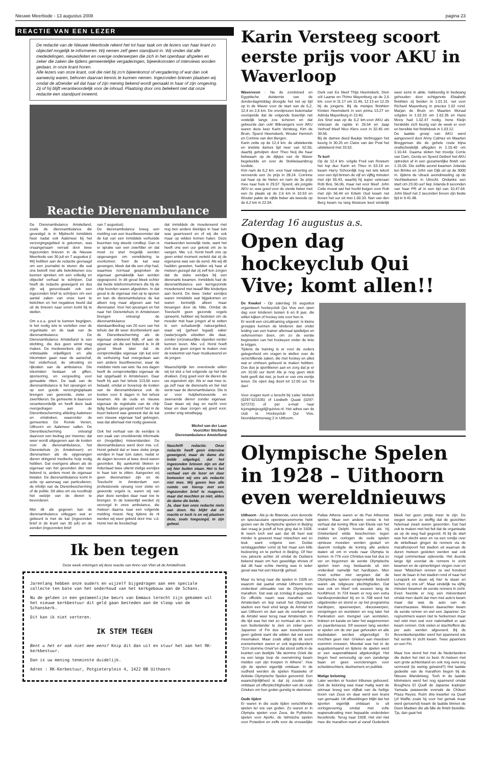Nieuwe Meerbode - 13 augustus 2008 pagina 23
REACTIE VAN EEN LEZER
De redactie van de Nieuwe Meerbode rekent het tot haar taak om de lezers van haar krant zo objectief mogelijk te informeren. Wij nemen zelf geen standpunt in. Wij vinden dat alle mededelingen, nieuwsfeiten en overige onderwerpen die zich in het openbaar afspelen en zeker die zaken die tijdens gemeentelijke vergaderingen, bijeenkomsten of interviews worden gedaan, in onze krant horen.
Alle lezers van onze krant, ook die niet bij zo'n bijeenkomst of vergadering of wat dan ook aanwezig waren, behoren daarvan kennis te kunnen nemen. Ingezonden brieven plaatsen wij omdat de afzender wil dat haar of zijn mening bekend wordt gemaakt in haar of zijn omgeving. Zij of hij blijft verantwoordelijk voor de inhoud. Plaatsing door ons betekent niet dat onze redactie een standpunt inneemt.
Reactie Dierenambulance
De Dierenambulance Amstelland, zoals de dierenambulance die gevestigd is in Mijdrecht inmiddels heet nadat ook Aalsmeer bij het verzorgingsgebied is gekomen, was onaangenaam verrast door twee ingezonden brieven in de Nieuwe Meerbode van 30 juli en 7 augustus jl. Wij hebben aan de redactie gevraagd om een journalist te sturen die wat ons betreft met alle betrokkenen zou kunnen spreken om een volledig en objectief verhaal te schrijven. Dat heeft de redactie geweigerd en dus zijn wij genoodzaakt ook een ingezonden brief te schrijven om een aantal zaken van onze kant te belichten en het negatieve beeld dat uit de brieven naar voren komt bij te stellen.
Om e.e.a. goed te kunnen begrijpen, is het nodig iets te vertellen over de organisatie en de taak van de dierenambulance. De Dierenambulance Amstelland is een stichting, die dus geen winst mag maken. De medewerkers zijn allen onbetaalde vrijwilligers en alle inkomsten gaan naar de aanschaf, het onderhoud, de uitrusting en rijkosten van de ambulance. Die inkomsten bestaan uit giften, sponsoring, en vergoeding voor gemaakte ritten. De taak van de dierenambulance is het opvangen en op een goede verzorgingsplaats brengen van gewonde, zieke en zwerfdieren. De gemeente is daarvoor verantwoordelijk en heeft deze taak overgedragen aan de Dierenbescherming afdeling Aalsmeer en omstreken, waaronder de gemeentes De Ronde Venen, Uithoorn en Aalsmeer vallen. De Dierenbescherming ontvangt daarvoor een bedrag per inwoner, dat weer wordt uitgegeven aan de kosten voor de dierenambulance, het Dierentehuis (in Amstelveen) en dierenartsen als de opgevangen dieren dringend medische hulp nodig hebben. Dat overigens alleen als de eigenaar van het gevonden dier niet bekend is, anders moet de eigenaar betalen. De dierenambulance komt in actie op aanvraag van particulieren, de infolijn van de Dierenbescherming of de politie. Dit alles om via noodhulp het welzijn van de dieren te bevorderen.
Met dit als gegeven kan de dierenambulance uitleggen wat er gebeurd is met de kat (ingezonden brief in de krant van 30 juli) en de eenden (ingezonden brief
van 7 augustus).
De dierenambulance kreeg een melding van een buurtbewoonster dat de kat van een inmiddels verhuisde buurman nog steeds rondliep. Dan is er sprake van een zwerfdier en dat moet zo snel mogelijk worden opgevangen om verwildering te voorkomen. Toen de kat was gevangen, bleek dat die een chip had, waarmee normaal gesproken de eigenaar gemakkelijk kan worden opgespoord. In dit geval bleek echter dat beide telefoonnummers die bij de chip hoorden waren afgesloten. In dat geval is de eigenaar niet op te sporen en kan de dierenambulance de kat alleen nog maar afgeven aan het dierenasiel. Voor het opvangen en het naar het Dierentehuis in Amstelveen brengen ontvangt de dierenambulance het standaardbedrag van 20 euro van het tehuis dat dit weer doorberekent aan de Dierenbescherming als de eigenaar onbekend blijft, of aan de eigenaar als die wel bekend is. In dit geval bleek later dat de oorspronkelijke eigenaar zijn kat vóór de verhuizing had overgedaan aan een andere buurtbewoner, waar de meldster niets van wist. Na zes dagen heeft de oorspronkelijke eigenaar de kat opgehaald in Amstelveen. Daar heeft hij aan het tehuis 113,50 euro betaald, omdat er bovenop de kosten van de dierenambulance ook de kosten voor 6 dagen in het tehuis kwamen. Als de oude en nieuwe eigenaar de registratie van de chip tijdig hadden geregeld en/of het in de buurt bekend was geweest dat de kat een nieuwe eigenaar had gekregen, was dat allemaal niet nodig geweest.
Ook het verhaal van de eendjes is een zaak van onvoldoende informatie en (mogelijke) misverstanden. De dierenambulance werd door mw. v.d. Horst gebeld dat er twee zieke jonge eendjes in haar tuin zaten, nadat er de dagen tevoren al twee dood waren gevonden. Bij aankomst bleken er inderdaad twee uiterst zielige eendjes in haar tuin te zitten. Aangezien wij geen dierenartsen zijn en de Toevlucht in Amsterdam een professionele opvang voor zieke en gewonde vogels is, waren wij van plan deze eendjes daar naar toe te brengen. In de tussentijd werden zij verzorgd in onze ambulance, die meteen daarna naar een volgende melding moest. Nog tijdens de rit werden wij weer gebeld door mw. v.d. Horst met de boodschap
dat inmiddels de moedereend met nog tien andere kleintjes in haar tuin was gearriveerd en of wij die ook maar op wilden komen halen. Deze mankeerden kennelijk niets, want het heeft ons een uur gekost om ze te vangen. Mw. v.d. Horst heeft ons op geen enkel moment verteld dat zij de eigenares was van de eend. Als wij dit hadden geweten, hadden wij haar al meteen gezegd dat zij zelf kon zorgen dat de zieke eendjes bij een dierenarts kwamen. Inmiddels had de dierenambulance een kerngezonde moedereend met twaalf fitte kindertjes aan boord. De twee 'zieke' eendjes waren inmiddels wat bijgekomen en waren kennelijk alleen maar bevangen door de hitte. Omdat de Toevlucht geen gezonde vogels opneemt, hebben wij besloten om de moeder met haar jongen af te zetten in een schaduwrijk natuurgebied, waar wij (geheel legaal) vaker (water)vogels uitzetten die daar, zonder (on)natuurlijke vijanden verder kunnen leven. Mw. v.d. Horst hoeft zich dus geen zorgen te maken over de toekomst van haar muskuseend en de jongen.
Waarschijnlijk ten overvloede willen wij tot slot u het volgende op het hart drukken. Zorg goed voor de dieren die uw eigendom zijn. Als er wat mee is, ga zelf naar de dierenarts en bel niet eerst naar de dierenambulance. Die is er voor hulpbehoevende en zwervende dieren zonder eigenaar. Daar staan wij dag en nacht voor klaar en daar zorgen wij goed voor, zonder enig winstbejag.
Michel van der Laan
Voorzitter Stichting Dierenambulance Amstelland
Naschrift redactie: Onze redactie heeft geen interview geweigerd, maar de dame die belde uitgelegd, dat het ingezonden brieven zijn en dat wij hier buiten staan. Het is het verhaal van de lezer en daar bemoeien wij ons als redactie niet mee. Wij gaven hen alle ruimte om hierop met een ingezonden brief te reageren, maar dat mochten ze niet, aldus de dame die belde.
Ja, daar kan onze redactie niets aan doen. Nu blijkt dat de reactie er toch is en wij plaatsen deze, zoals toegezegd, in zijn geheel.
Ik ben tegen
Deze week ontvingen wij deze reactie van Anno van Vliet uit de Amstelhoek.
Jarenlang hebben onze ouders en wijzelf bijgedragen aan een speciale collecte ten bate van het onderhoud van het kerkgebouw aan de Schans.
Nu de gelden in een gezamenlijke beurs van Emmaus terecht zijn gekomen wil het nieuwe kerkbestuur dit geld gaan besteden aan de sloop van de Schanskerk.
Dit kan ik niet verteren.
IK STEM TEGEN
Bent u het er ook niet mee eens? Knip dit dan uit en stuur het aan het RK- kerkbestuur.
Dan is uw mening tenminste duidelijk.
Adres : RK-Kerbestuur, Potgieterplein 4, 1422 BB Uithoorn
Karin Versteeg scoort eerste prijs voor AKU in Waverloop
Waverveen - Na de zondvloed en Egyptische duisternis van de donderdagmiddag droogde het net op tijd op in de Waver voor de start van de 6,2, 12,4 en 2,6 km. De onvolprezen buienradar voorspelde dat de volgende buienlijn net oostelijk langs zou scheren en dat gebeurde dan ook! Blikvangers voor AKU waren deze keer Karin Versteeg, Kim de Bruin, Sjoerd Heemskerk, Wouter Heinrich en Corinne van den Bergen.
Karin zette op de 12,4 km. de uitstekende en snelste dames tijd neer van 52.55, daarbij geholpen door Theo Noij die haar bekwaam op de dijkjes van de Waver begeleidde en over de Stokkelaarsbrug loodste.
Kim nam de 6,2 km. voor haar rekening en veroverde een 2e prijs in 28.24. Corrinne zat haar op de hielen en nam de 3e prijs mee naar huis in 29,57. Sjoerd, als jongste AKU er, was goed voor de vierde beker met een 2e plaats op de 2,6 km in 10.53 en Wouter pakte de vijfde beker als tweede op de 6,2 km in 22.04.
Derk van Ee bleef Thijs Heemskerk, Dion v/d Laarse en Thimo Mayenburg op de 2,6 km. voor in 11.17 om 11.46, 12.13 en 12.25 bij de jongens. Bij de meisjes finishten Kirsten Heemskerk in een prima 13.27 en Adinda Mayenburg in 13.40.
Jos Snel was op de 6,2 km.voor AKU als veteraan de rapste in 26.54 en Jaap Verhoef bleef Nico Klerx voor in 32.45 om 39.56.
Bij de dames deed Baukje Verbruggen het keurig in 30.25 en Claire van der Post het uitstekend met 33.52.
Te kort
Op de 12,4 km. volgde Fred van Rossum het top duo Karin en Theo in 53.19 en kwam Harry Schoordijk nog net iets tekort voor een tijd binnen de vijf en vijftig minuten met zijn 55.43, waarbij hij super veteraan Rob Bos, 56.06, maar net voor bleef. John Celie moest wel het hoofd buigen voor Rob met zijn 56.44 en Edwin Oud kwam net boven het uur uit met 1.00.33. Nan van den Berg kwam na lang blessure leed eindelijk weer eens in aktie. Vakkundig in bedwang gehouden door echtgenote Elisabeth finishten zij beiden in 1.01.31. net voor Richard Mayenburg in precies 1.02 rond. Marjan de Bruin en Maarten Moraal volgden in 1.02.33 om 1.02.35 en Hans Mooy had 1.02.47 nodig. Irene Kleijn herstelde zich keurig van de week er voor en bereikte het finishdoek in 1.03.12.
De laatste groep van AKU werd aangevoerd door Anny Calmez en Maarten Breggeman die de gehele route bijna onafscheidelijk aflegden in 1.10.40 om 1.10.44. Daarna sloten het triootje Corrie van Dam, Gerda en Sjoerd Deibert het AKU optreden af in een gezamenlijke finish van 1.15.05. Die zelfde avond kwamen Jolanda ten Brinke en John van Dijk uit op de 3000 m. tijdens de Utrack avondmeeting op de Vechtsebanen in Utrecht. Ondanks een start om 23.00 uur! liep Jolanda 8 seconden van haar PR af in een tijd van 10.47.64. John bleef net 2 seconden boven zijn beste tijd in 9.41.48.
Zaterdag 16 augustus a.s.
Open dag hockeyclub Qui Vive; komt allen!!
De Kwakel - Op zaterdag 16 augustus organiseert hockeyclub Qui Vive een open dag voor kinderen tussen 6 en 8 jaar, die willen kijken of hockey iets voor hen is.
Er wordt een circuittraining uitgezet: in kleine groepjes kunnen de kinderen dan onder leiding van een trainer allemaal spelletjes en oefenvormen doen, om zo de eerste beginselen van het hockeyen onder de knie te krijgen.
Tijdens de training is er voor de ouders gelegenheid om vragen te stellen over de verschillende zaken, die met hockey en alles wat er omheen gebeurd te maken hebben. Doe dus je sportkleren aan en zorg dat je er om 10.00 uur bent! Als je nog geen stick hebt geeft dat niet, je kunt er van ons eentje lenen. De open dag duurt tot 12.00 uur. Tot dan!
Voor vragen kunt u terecht bij Lieke Verkerk (0297-521535) of Liesbeth Quast (0297-527272) of per e-mail naar tcjongstejeugd@quivive.nl. Het adres van de club is: Hockeyclub Qui Vive, Noorddammerweg 2 in Uithoorn.
Olympische Spelen in 1928 – Uithoorn even wereldnieuws
Uithoorn - Als je de flitsende, uren durende en spectaculaire openingsceremonie hebt gezien van de Olympische spelen in Beijing dan vraag je jezelf af hoe ging dat in 1928. Ik neem toch wel aan dat dit heel wat minder is geweest maar misschien wel zo leuk want volgens een Duitse verslaggeefster vond zij het maar een kille bedoening en te perfect in Beijing. Of hier nou jaloezie achter zit omdat de Duitsers bekend staan om hun geweldige shows of dat dit haar echte mening was in ieder geval was het een kleurrijk geheel.
Maar nu terug naar die spelen in 1928 en waarom dat jaartal omdat Uithoorn toen onderdeel uitmaakte van de Olympische marathon. Dat was op zondag 8 augustus. De officiële naam was marathon van Amsterdam en liep vanuit het Olympisch stadion een heel eind langs de Amstel tot aan Uithoorn en dan aan de overkant van de Amstel weer terug naar Amsterdam. In die tijd was het niet zo normaal als nu om een buitenlander te zien en zeker geen Japanner of Fin dus aan toeschouwers geen gebrek want die wilden dat wel eens meemaken. Maar zoals altijd bij dit soort evenementen waren er ook tegenstanders "Zo'n stomme Griek"en dat stond zelfs in de kranten van destijds "die stomme Griek die na een lange loop de overwinning kwam melden van zijn troepen in Athene". Hoe zijn de spelen eigenlijk ontstaan. In de oudheid werden de spelen Klassieke of Antieke Olympische Spelen genoemd. Een waarschijnlijkheid is dat zij zouden zijn ontstaan uit offerplechtigheden van de oude Grieken om hun goden gunstig te stemmen.
Oude tijden
Er waren in die oude tijden verschillende spelen ter ere van goden. Zo waren er in Olympia spelen voor Zeus, de Pythische spelen voor Apollo, de Istmische spelen voor Poseidon en zelfs voor de vrouwelijke Pallas Athene waren er de Pan Atheense spelen. Maar een andere versie is het verhaal dat koning Ifitos van Elesis van het orakel te Delphi hoorde dat als hij Griekenland wilde beschermen tegen ziektes en oorlogen de oude spelen opnieuw moesten worden gestart en daarom nodigde de koning alle andere staten uit om in vrede naar Olympia te komen. In 776 voor Christus was het dus zo ver en begonnen de eerste Olympische spelen toen nog bestaande uit één onderdeel namelijk het hardlopen. Men moet echter niet vergeten dat de Olympische spelen oorspronkelijk bedoeld waren als religieuze plechtigheden. Dat was ook en bleef ook eeuwen lang de hoofdmoot. In 724 kwam er nog een extra hardlooponderdeel bij en in 708 werd het uitgebreider en stond er op het programma hardlopen, speerwerpen, discuswerpen, verspringen en worstelen en nog later het Pankration een mengsel van worstelen, boksen en karate en later het wagenrennen en paardenraces. Elf eeuwen lang werden er spelen om de vier jaar gehouden en alle stadsstaten werden uitgenodigd. Er mochten geen niet- Grieken aan meedoen evenmin vrouwen. Meestal was het in de augustusmaand en tijdens de spelen werd er een wapenstilstand afgekondigd. Het begon heel eenvoudig op een zanderige baan en geen voorzieningen voor scheidsrechters, deelnemers en publiek.
Matige beloning
Later werden er houten tribunes gebouwd. Ook de beloning was maar matig want de winnaar kreeg een olijftak van de heilige boom van Zeus en daar werd een krans van gemaakt. Uit afbeeldingen blijkt dat het sporten eigenlijk ontstaan is uit oorlogsvoering omdat met volle wapenuitrusting men bepaalde onderdelen beoefende. Terug naar 1928. Het viel niet mee die marathon want al vanaf Ouderkerk bleek het geen pretje meer te zijn. De wegen waren zo stoffig dat de gezichten helemaal zwart waren geworden. Dat had ook te maken met het feit dat de organisatie as op de weg had gegooid. Al bij de start was het slecht weer en na een rondje over de sintelbaan gingen de renners via de marathonpoort het stadion uit waarvan de duren meteen gesloten werden wat ook nogal commentaar opleverde. Het duurde lange tijd voordat de renners in zicht kwamen en de opmerkingen vlogen over en weer "Misschien rennen ze wel honderd keer de baan in het stadion rond of naar het Lunapark en staan wij hier te staan en lachen zij ons uit". Maar eindelijk na vijftig minuten kwamen de eerste renners in zicht. Even heerste er nog een misverstand omdat men dacht dat men met auto's kwam maar dat was de auto van de marechaussee. Meteen daarachter kwam de eerste renner en wel een Japanner. De rugnummers waren niet te herkennen maar wel wist men wat voor nationaliteit er aan kwam rennen. Ook vielen er slachtoffers die per auto werden afgevoerd. Bij de Bovenkerkenpolder werd het spannend wie het eerste in zicht kwam. Twee japanners en een Fin.
Maar hoe stond het met de Nederlanders die deden het niet zo best. Al meteen met een grote achterstand en ook nog eens erg vermoeid (te weinig getraind?) Het laatste gedeelte van de marathon begon bij de Nieuwe Wandelweg. Toch in de laatste kilometers werd het nog spannend omdat Boughèra El Quafi de Japanse koploper Yamada passeerde evenals de Chileen Plaza Reyes. Ruim drie kwartier na Quafi (of Waffie zoals hij voor het gemak maar werd genoemd) kwam de laatste binnen de Deen Madsen die als 58e de finish bereikte. Tja, dan gaat het